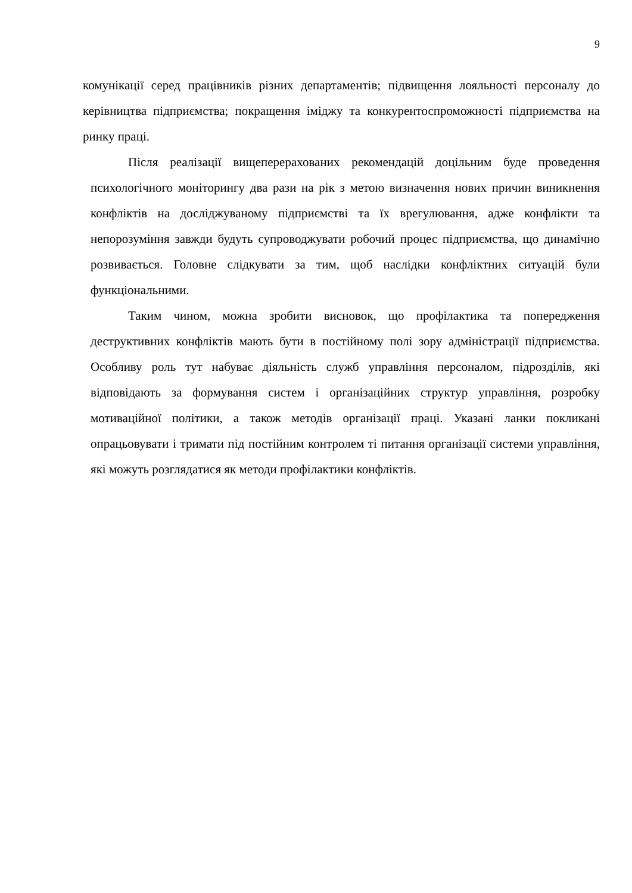9
комунікації серед працівників різних департаментів; підвищення лояльності персоналу до керівництва підприємства; покращення іміджу та конкурентоспроможності підприємства на ринку праці.
Після реалізації вищеперерахованих рекомендацій доцільним буде проведення психологічного моніторингу два рази на рік з метою визначення нових причин виникнення конфліктів на досліджуваному підприємстві та їх врегулювання, адже конфлікти та непорозуміння завжди будуть супроводжувати робочий процес підприємства, що динамічно розвивається. Головне слідкувати за тим, щоб наслідки конфліктних ситуацій були функціональними.
Таким чином, можна зробити висновок, що профілактика та попередження деструктивних конфліктів мають бути в постійному полі зору адміністрації підприємства. Особливу роль тут набуває діяльність служб управління персоналом, підрозділів, які відповідають за формування систем і організаційних структур управління, розробку мотиваційної політики, а також методів організації праці. Указані ланки покликані опрацьовувати і тримати під постійним контролем ті питання організації системи управління, які можуть розглядатися як методи профілактики конфліктів.